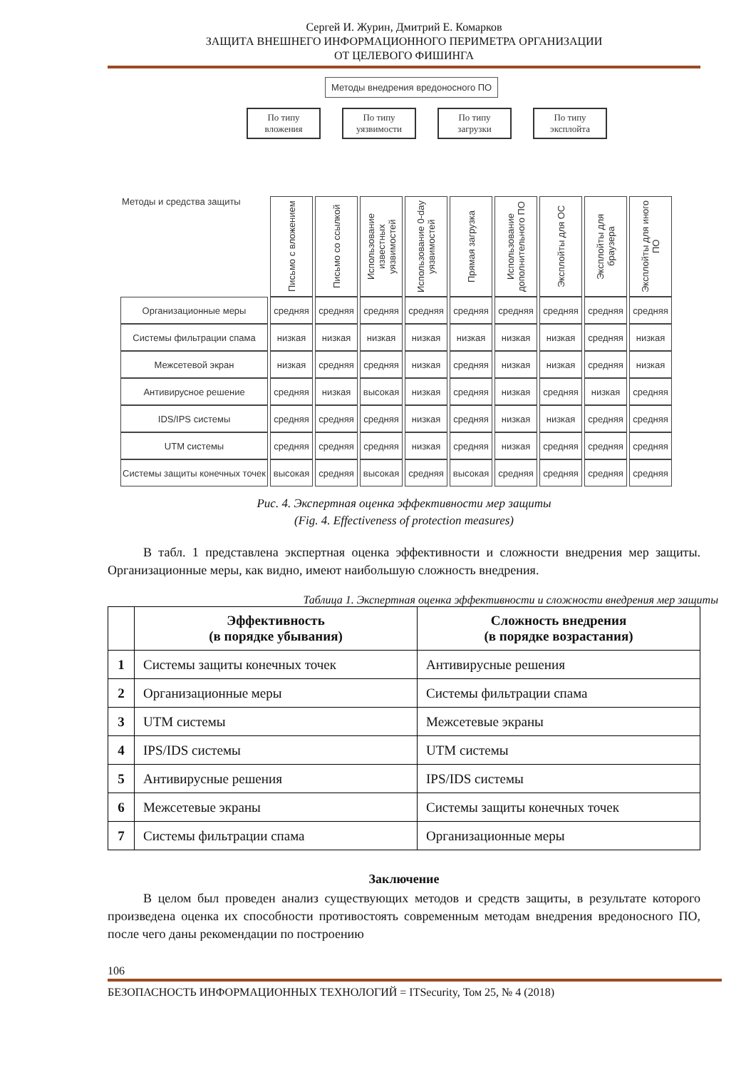Сергей И. Журин, Дмитрий Е. Комарков
ЗАЩИТА ВНЕШНЕГО ИНФОРМАЦИОННОГО ПЕРИМЕТРА ОРГАНИЗАЦИИ
ОТ ЦЕЛЕВОГО ФИШИНГА
Методы внедрения вредоносного ПО
По типу вложения
По типу уязвимости
По типу загрузки
По типу эксплойта
| Методы и средства защиты | Письмо с вложением | Письмо со ссылкой | Использование известных уязвимостей | Использование 0-day уязвимостей | Прямая загрузка | Использование дополнительного ПО | Эксплойты для ОС | Эксплойты для браузера | Эксплойты для иного ПО |
| Организационные меры | средняя | средняя | средняя | средняя | средняя | средняя | средняя | средняя | средняя |
| Системы фильтрации спама | низкая | низкая | низкая | низкая | низкая | низкая | низкая | средняя | низкая |
| Межсетевой экран | низкая | средняя | средняя | низкая | средняя | низкая | низкая | средняя | низкая |
| Антивирусное решение | средняя | низкая | высокая | низкая | средняя | низкая | средняя | низкая | средняя |
| IDS/IPS системы | средняя | средняя | средняя | низкая | средняя | низкая | низкая | средняя | средняя |
| UTM системы | средняя | средняя | средняя | низкая | средняя | низкая | средняя | средняя | средняя |
| Системы защиты конечных точек | высокая | средняя | высокая | средняя | высокая | средняя | средняя | средняя | средняя |
Рис. 4. Экспертная оценка эффективности мер защиты
(Fig. 4. Effectiveness of protection measures)
В табл. 1 представлена экспертная оценка эффективности и сложности внедрения мер защиты. Организационные меры, как видно, имеют наибольшую сложность внедрения.
Таблица 1. Экспертная оценка эффективности и сложности внедрения мер защиты
| | Эффективность (в порядке убывания) | Сложность внедрения (в порядке возрастания) |
| --- | --- | --- |
| 1 | Системы защиты конечных точек | Антивирусные решения |
| 2 | Организационные меры | Системы фильтрации спама |
| 3 | UTM системы | Межсетевые экраны |
| 4 | IPS/IDS системы | UTM системы |
| 5 | Антивирусные решения | IPS/IDS системы |
| 6 | Межсетевые экраны | Системы защиты конечных точек |
| 7 | Системы фильтрации спама | Организационные меры |
Заключение
В целом был проведен анализ существующих методов и средств защиты, в результате которого произведена оценка их способности противостоять современным методам внедрения вредоносного ПО, после чего даны рекомендации по построению
106
БЕЗОПАСНОСТЬ ИНФОРМАЦИОННЫХ ТЕХНОЛОГИЙ = ITSecurity, Том 25, № 4 (2018)